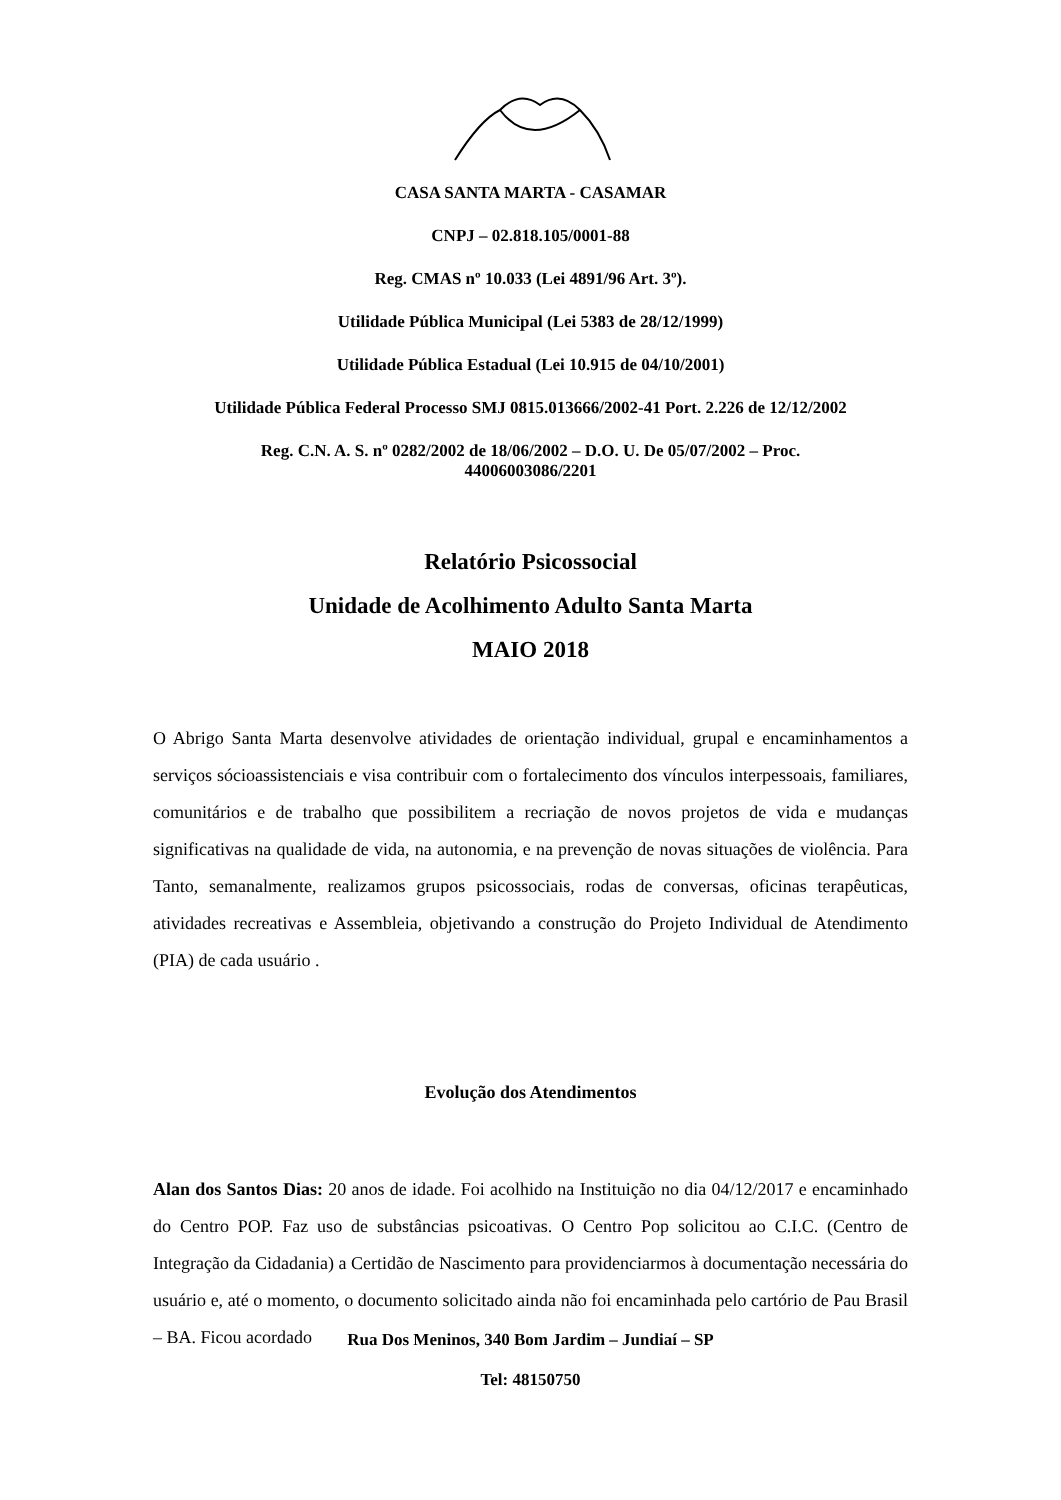CASA SANTA MARTA - CASAMAR
CNPJ – 02.818.105/0001-88
Reg. CMAS nº 10.033 (Lei 4891/96 Art. 3º).
Utilidade Pública Municipal (Lei 5383 de 28/12/1999)
Utilidade Pública Estadual (Lei 10.915 de 04/10/2001)
Utilidade Pública Federal Processo SMJ 0815.013666/2002-41 Port. 2.226 de 12/12/2002
Reg. C.N. A. S. nº 0282/2002 de 18/06/2002 – D.O. U. De 05/07/2002 – Proc.
44006003086/2201
Relatório Psicossocial
Unidade de Acolhimento Adulto Santa Marta
MAIO 2018
O Abrigo Santa Marta desenvolve atividades de orientação individual, grupal e encaminhamentos a serviços sócioassistenciais e visa contribuir com o fortalecimento dos vínculos interpessoais, familiares, comunitários e de trabalho que possibilitem a recriação de novos projetos de vida e mudanças significativas na qualidade de vida, na autonomia, e na prevenção de novas situações de violência. Para Tanto, semanalmente, realizamos grupos psicossociais, rodas de conversas, oficinas terapêuticas, atividades recreativas e Assembleia, objetivando a construção do Projeto Individual de Atendimento (PIA) de cada usuário .
Evolução dos Atendimentos
Alan dos Santos Dias: 20 anos de idade. Foi acolhido na Instituição no dia 04/12/2017 e encaminhado do Centro POP. Faz uso de substâncias psicoativas. O Centro Pop solicitou ao C.I.C. (Centro de Integração da Cidadania) a Certidão de Nascimento para providenciarmos à documentação necessária do usuário e, até o momento, o documento solicitado ainda não foi encaminhada pelo cartório de Pau Brasil – BA. Ficou acordado
Rua Dos Meninos, 340 Bom Jardim – Jundiaí – SP
Tel: 48150750